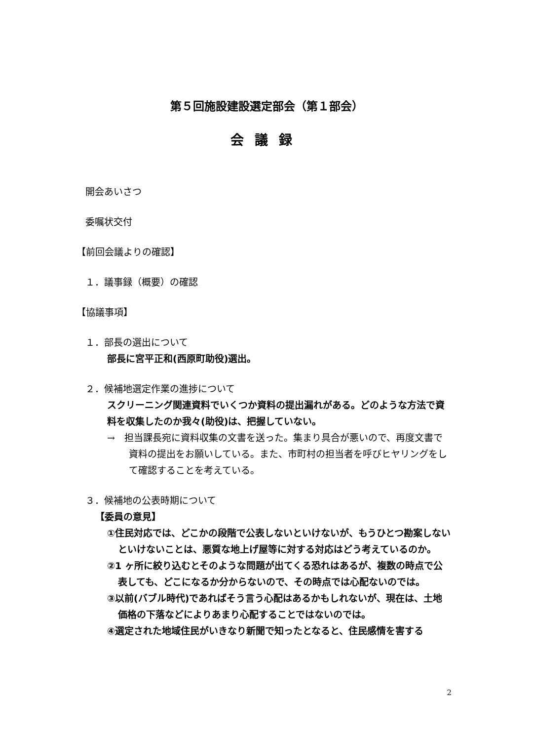第５回施設建設選定部会（第１部会）
会議録
開会あいさつ
委嘱状交付
【前回会議よりの確認】
１．議事録（概要）の確認
【協議事項】
１．部長の選出について
部長に宮平正和(西原町助役)選出。
２．候補地選定作業の進捗について
スクリーニング関連資料でいくつか資料の提出漏れがある。どのような方法で資料を収集したのか我々(助役)は、把握していない。
→　担当課長宛に資料収集の文書を送った。集まり具合が悪いので、再度文書で資料の提出をお願いしている。また、市町村の担当者を呼びヒヤリングをして確認することを考えている。
３．候補地の公表時期について
【委員の意見】
①住民対応では、どこかの段階で公表しないといけないが、もうひとつ勘案しないといけないことは、悪質な地上げ屋等に対する対応はどう考えているのか。
②1 ヶ所に絞り込むとそのような問題が出てくる恐れはあるが、複数の時点で公表しても、どこになるか分からないので、その時点では心配ないのでは。
③以前(バブル時代)であればそう言う心配はあるかもしれないが、現在は、土地価格の下落などによりあまり心配することではないのでは。
④選定された地域住民がいきなり新聞で知ったとなると、住民感情を害する
2